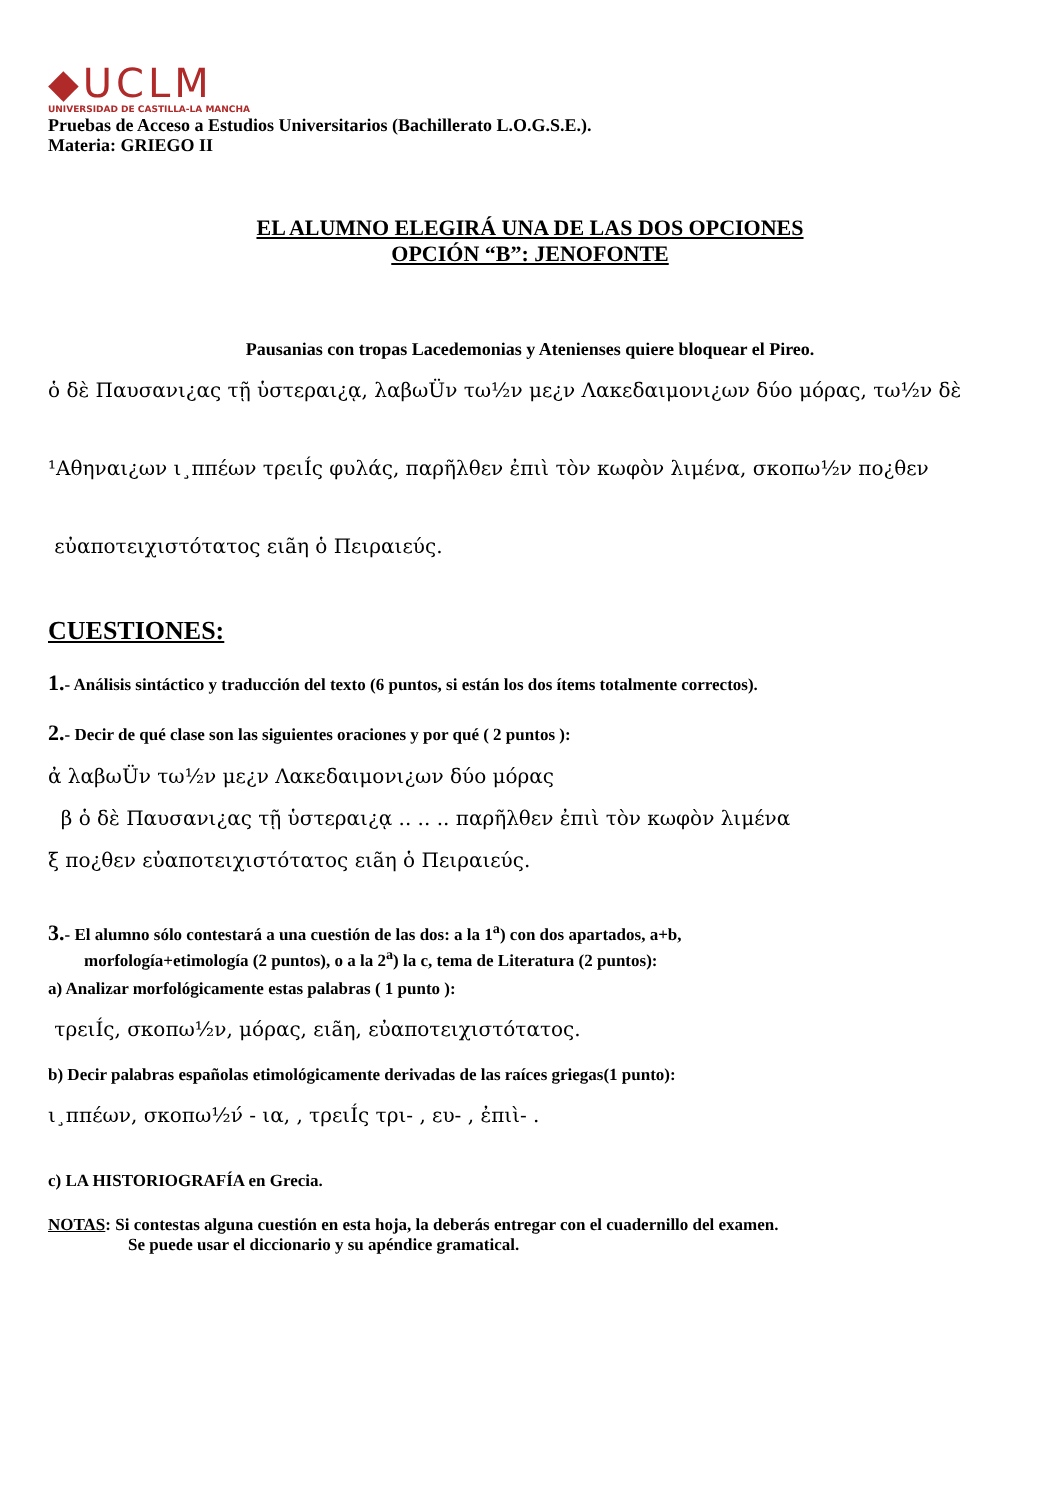◆UCLM
UNIVERSIDAD DE CASTILLA-LA MANCHA
Pruebas de Acceso a Estudios Universitarios (Bachillerato L.O.G.S.E.).
Materia: GRIEGO II
EL ALUMNO ELEGIRÁ UNA DE LAS DOS OPCIONES
OPCIÓN “B”: JENOFONTE
Pausanias con tropas Lacedemonias y Atenienses quiere bloquear el Pireo.
ὁ δὲ Παυσανι¿ας τῇ ὑστεραι¿ᾳ, λαβωÜν τω½ν με¿ν Λακεδαιμονι¿ων δύο μόρας, τω½ν δὲ
¹Αθηναι¿ων ι¸ππέων τρειÍς φυλάς, παρῆλθεν ἐπιὶ τὸν κωφὸν λιμένα, σκοπω½ν πο¿θεν
εὐαποτειχιστότατος ειãη ὁ Πειραιεύς.
CUESTIONES:
1.- Análisis sintáctico y traducción del texto (6 puntos, si están los dos ítems totalmente correctos).
2.- Decir de qué clase son las siguientes oraciones y por qué ( 2 puntos ):
ἀ λαβωÜν τω½ν με¿ν Λακεδαιμονι¿ων δύο μόρας
β ὁ δὲ Παυσανι¿ας τῇ ὑστεραι¿ᾳ .. .. .. παρῆλθεν ἐπιὶ τὸν κωφὸν λιμένα
ξ πο¿θεν εὐαποτειχιστότατος ειãη ὁ Πειραιεύς.
3.- El alumno sólo contestará a una cuestión de las dos: a la 1<sup>a</sup>) con dos apartados, a+b,
morfología+etimología (2 puntos), o a la 2<sup>a</sup>) la c, tema de Literatura (2 puntos):
a) Analizar morfológicamente estas palabras ( 1 punto ):
τρειÍς, σκοπω½ν, μόρας, ειãη, εὐαποτειχιστότατος.
b) Decir palabras españolas etimológicamente derivadas de las raíces griegas(1 punto):
ι¸ππέων, σκοπω½ν́ - ια, , τρειÍς τρι- , ευ- , ἐπιὶ- .
c) LA HISTORIOGRAFÍA en Grecia.
NOTAS: Si contestas alguna cuestión en esta hoja, la deberás entregar con el cuadernillo del examen.
Se puede usar el diccionario y su apéndice gramatical.